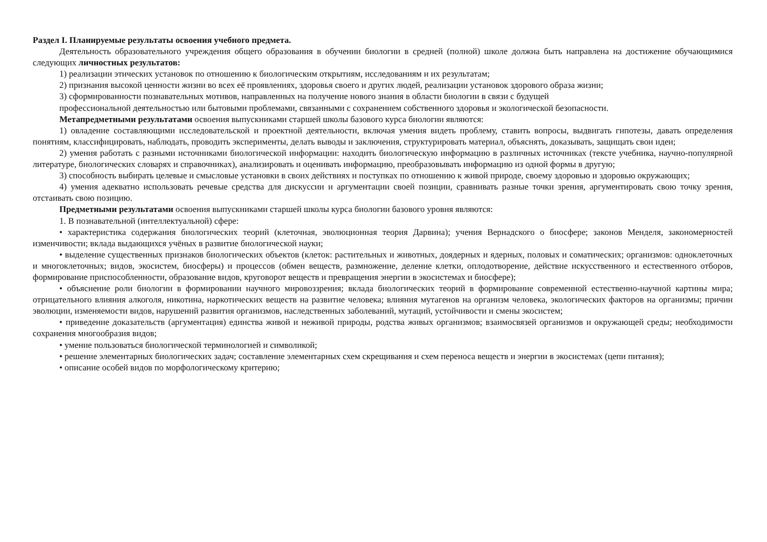Раздел I. Планируемые результаты освоения учебного предмета.
Деятельность образовательного учреждения общего образования в обучении биологии в средней (полной) школе должна быть направлена на достижение обучающимися следующих личностных результатов:
1) реализации этических установок по отношению к биологическим открытиям, исследованиям и их результатам;
2) признания высокой ценности жизни во всех её проявлениях, здоровья своего и других людей, реализации установок здорового образа жизни;
3) сформированности познавательных мотивов, направленных на получение нового знания в области биологии в связи с будущей
профессиональной деятельностью или бытовыми проблемами, связанными с сохранением собственного здоровья и экологической безопасности.
Метапредметными результатами освоения выпускниками старшей школы базового курса биологии являются:
1) овладение составляющими исследовательской и проектной деятельности, включая умения видеть проблему, ставить вопросы, выдвигать гипотезы, давать определения понятиям, классифицировать, наблюдать, проводить эксперименты, делать выводы и заключения, структурировать материал, объяснять, доказывать, защищать свои идеи;
2) умения работать с разными источниками биологической информации: находить биологическую информацию в различных источниках (тексте учебника, научно-популярной литературе, биологических словарях и справочниках), анализировать и оценивать информацию, преобразовывать информацию из одной формы в другую;
3) способность выбирать целевые и смысловые установки в своих действиях и поступках по отношению к живой природе, своему здоровью и здоровью окружающих;
4) умения адекватно использовать речевые средства для дискуссии и аргументации своей позиции, сравнивать разные точки зрения, аргументировать свою точку зрения, отстаивать свою позицию.
Предметными результатами освоения выпускниками старшей школы курса биологии базового уровня являются:
1. В познавательной (интеллектуальной) сфере:
• характеристика содержания биологических теорий (клеточная, эволюционная теория Дарвина); учения Вернадского о биосфере; законов Менделя, закономерностей изменчивости; вклада выдающихся учёных в развитие биологической науки;
• выделение существенных признаков биологических объектов (клеток: растительных и животных, доядерных и ядерных, половых и соматических; организмов: одноклеточных и многоклеточных; видов, экосистем, биосферы) и процессов (обмен веществ, размножение, деление клетки, оплодотворение, действие искусственного и естественного отборов, формирование приспособленности, образование видов, круговорот веществ и превращения энергии в экосистемах и биосфере);
• объяснение роли биологии в формировании научного мировоззрения; вклада биологических теорий в формирование современной естественно-научной картины мира; отрицательного влияния алкоголя, никотина, наркотических веществ на развитие человека; влияния мутагенов на организм человека, экологических факторов на организмы; причин эволюции, изменяемости видов, нарушений развития организмов, наследственных заболеваний, мутаций, устойчивости и смены экосистем;
• приведение доказательств (аргументация) единства живой и неживой природы, родства живых организмов; взаимосвязей организмов и окружающей среды; необходимости сохранения многообразия видов;
• умение пользоваться биологической терминологией и символикой;
• решение элементарных биологических задач; составление элементарных схем скрещивания и схем переноса веществ и энергии в экосистемах (цепи питания);
• описание особей видов по морфологическому критерию;